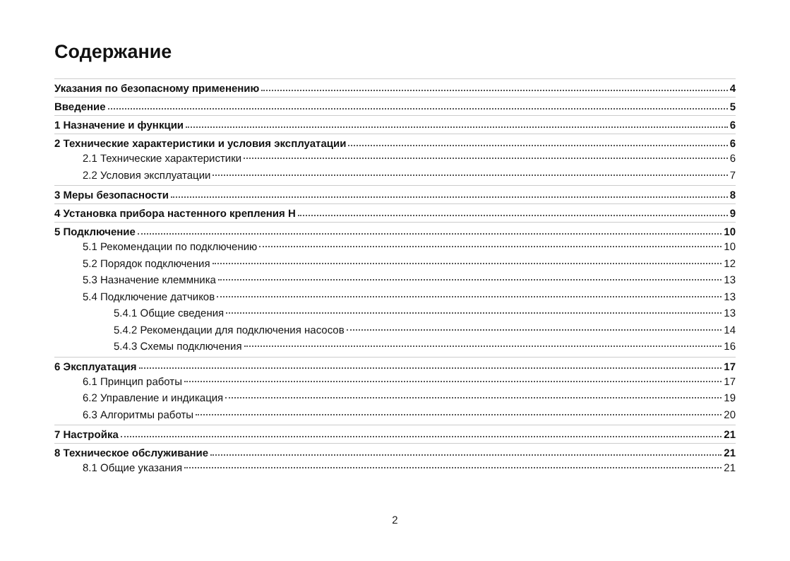Содержание
Указания по безопасному применению 4
Введение 5
1 Назначение и функции 6
2 Технические характеристики и условия эксплуатации 6
2.1 Технические характеристики 6
2.2 Условия эксплуатации 7
3 Меры безопасности 8
4 Установка прибора настенного крепления Н 9
5 Подключение 10
5.1 Рекомендации по подключению 10
5.2 Порядок подключения 12
5.3 Назначение клеммника 13
5.4 Подключение датчиков 13
5.4.1 Общие сведения 13
5.4.2 Рекомендации для подключения насосов 14
5.4.3 Схемы подключения 16
6 Эксплуатация 17
6.1 Принцип работы 17
6.2 Управление и индикация 19
6.3 Алгоритмы работы 20
7 Настройка 21
8 Техническое обслуживание 21
8.1 Общие указания 21
2